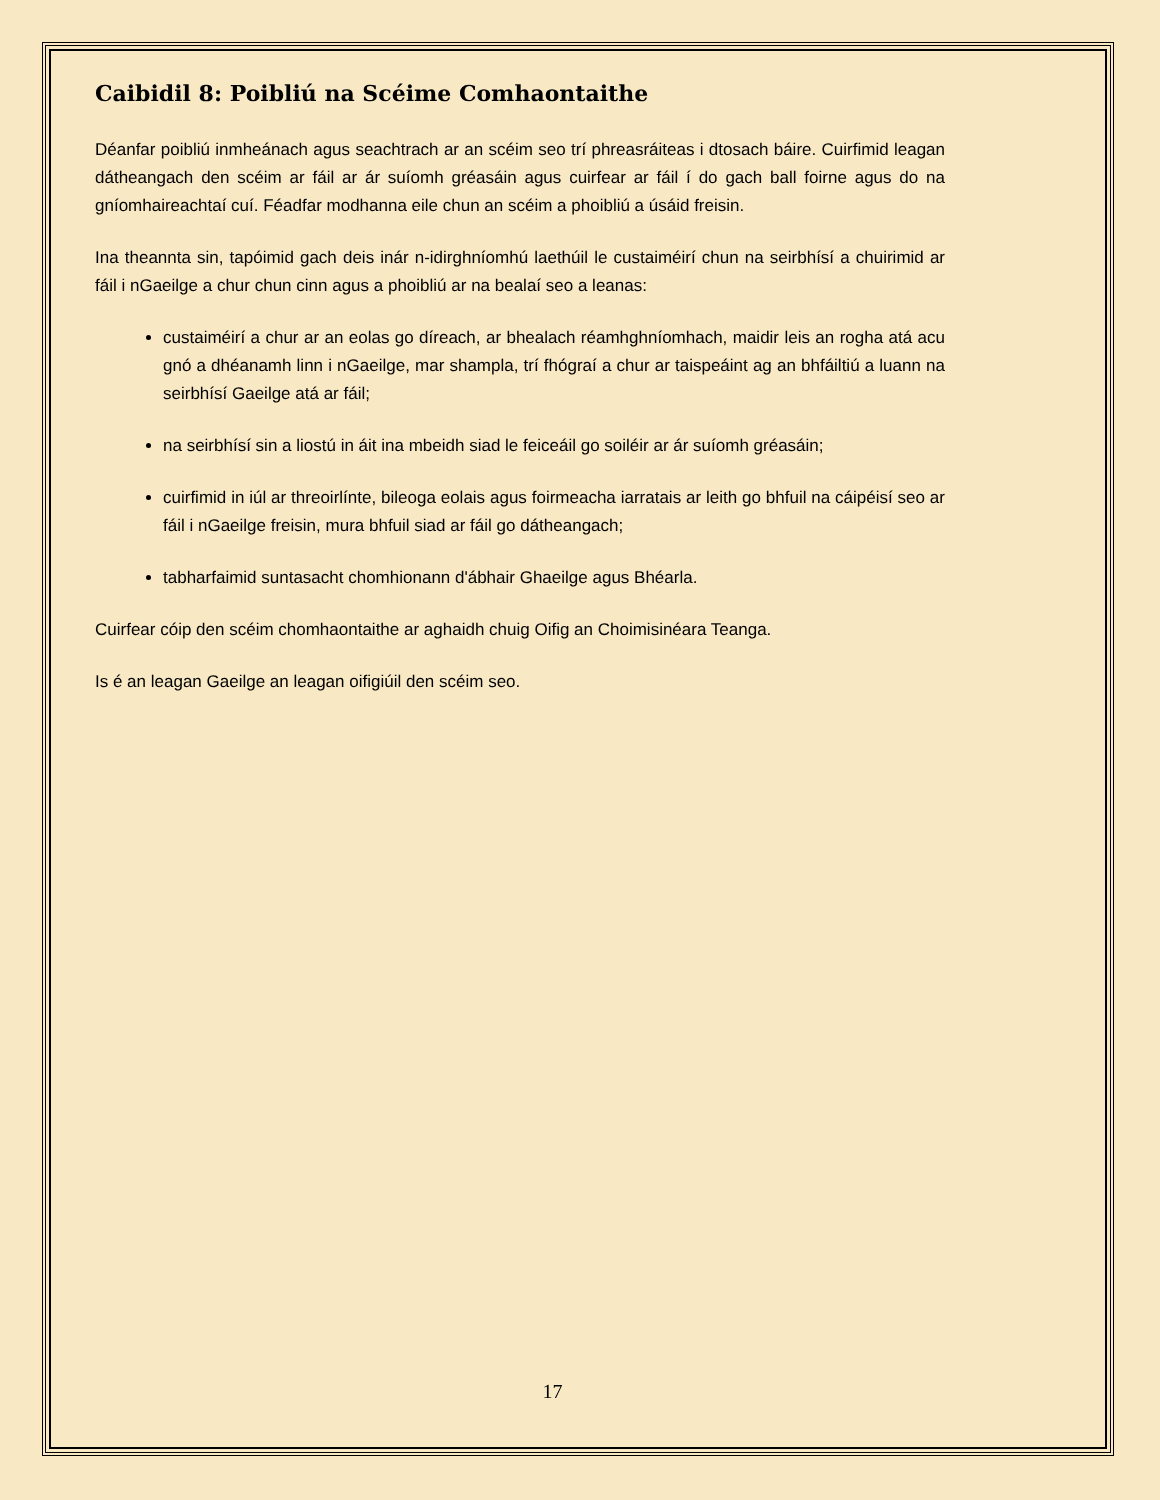Caibidil 8: Poibliú na Scéime Comhaontaithe
Déanfar poibliú inmheánach agus seachtrach ar an scéim seo trí phreasráiteas i dtosach báire. Cuirfimid leagan dátheangach den scéim ar fáil ar ár suíomh gréasáin agus cuirfear ar fáil í do gach ball foirne agus do na gníomhaireachtaí cuí. Féadfar modhanna eile chun an scéim a phoibliú a úsáid freisin.
Ina theannta sin, tapóimid gach deis inár n-idirghníomhú laethúil le custaiméirí chun na seirbhísí a chuirimid ar fáil i nGaeilge a chur chun cinn agus a phoibliú ar na bealaí seo a leanas:
custaiméirí a chur ar an eolas go díreach, ar bhealach réamhghníomhach, maidir leis an rogha atá acu gnó a dhéanamh linn i nGaeilge, mar shampla, trí fhógraí a chur ar taispeáint ag an bhfáiltiú a luann na seirbhísí Gaeilge atá ar fáil;
na seirbhísí sin a liostú in áit ina mbeidh siad le feiceáil go soiléir ar ár suíomh gréasáin;
cuirfimid in iúl ar threoirlínte, bileoga eolais agus foirmeacha iarratais ar leith go bhfuil na cáipéisí seo ar fáil i nGaeilge freisin, mura bhfuil siad ar fáil go dátheangach;
tabharfaimid suntasacht chomhionann d'ábhair Ghaeilge agus Bhéarla.
Cuirfear cóip den scéim chomhaontaithe ar aghaidh chuig Oifig an Choimisinéara Teanga.
Is é an leagan Gaeilge an leagan oifigiúil den scéim seo.
17